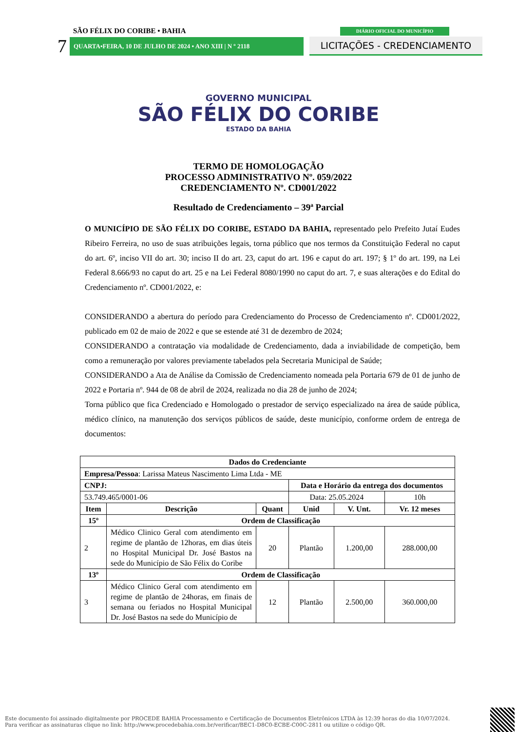SÃO FÉLIX DO CORIBE • BAHIA
7 QUARTA•FEIRA, 10 DE JULHO DE 2024 • ANO XIII | N º 2118
DIÁRIO OFICIAL DO MUNICÍPIO
LICITAÇÕES - CREDENCIAMENTO
GOVERNO MUNICIPAL
SÃO FÉLIX DO CORIBE
ESTADO DA BAHIA
TERMO DE HOMOLOGAÇÃO
PROCESSO ADMINISTRATIVO Nº. 059/2022
CREDENCIAMENTO Nº. CD001/2022
Resultado de Credenciamento – 39ª Parcial
O MUNICÍPIO DE SÃO FÉLIX DO CORIBE, ESTADO DA BAHIA, representado pelo Prefeito Jutaí Eudes Ribeiro Ferreira, no uso de suas atribuições legais, torna público que nos termos da Constituição Federal no caput do art. 6º, inciso VII do art. 30; inciso II do art. 23, caput do art. 196 e caput do art. 197; § 1º do art. 199, na Lei Federal 8.666/93 no caput do art. 25 e na Lei Federal 8080/1990 no caput do art. 7, e suas alterações e do Edital do Credenciamento nº. CD001/2022, e:
CONSIDERANDO a abertura do período para Credenciamento do Processo de Credenciamento nº. CD001/2022, publicado em 02 de maio de 2022 e que se estende até 31 de dezembro de 2024;
CONSIDERANDO a contratação via modalidade de Credenciamento, dada a inviabilidade de competição, bem como a remuneração por valores previamente tabelados pela Secretaria Municipal de Saúde;
CONSIDERANDO a Ata de Análise da Comissão de Credenciamento nomeada pela Portaria 679 de 01 de junho de 2022 e Portaria nº. 944 de 08 de abril de 2024, realizada no dia 28 de junho de 2024;
Torna público que fica Credenciado e Homologado o prestador de serviço especializado na área de saúde pública, médico clínico, na manutenção dos serviços públicos de saúde, deste município, conforme ordem de entrega de documentos:
| Dados do Credenciante | | | | | |
| --- | --- | --- | --- | --- | --- |
| Empresa/Pessoa : Larissa Mateus Nascimento Lima Ltda - ME | | | | | |
| CNPJ: | | | Data e Horário da entrega dos documentos | | |
| 53.749.465/0001-06 | | | Data: 25.05.2024 | | 10h |
| Item | Descrição | Quant | Unid | V. Unt. | Vr. 12 meses |
| 15º | Ordem de Classificação | | | | |
| 2 | Médico Clinico Geral com atendimento em regime de plantão de 12horas, em dias úteis no Hospital Municipal Dr. José Bastos na sede do Município de São Félix do Coribe | 20 | Plantão | 1.200,00 | 288.000,00 |
| 13º | Ordem de Classificação | | | | |
| 3 | Médico Clinico Geral com atendimento em regime de plantão de 24horas, em finais de semana ou feriados no Hospital Municipal Dr. José Bastos na sede do Município de | 12 | Plantão | 2.500,00 | 360.000,00 |
Este documento foi assinado digitalmente por PROCEDE BAHIA Processamento e Certificação de Documentos Eletrônicos LTDA às 12:39 horas do dia 10/07/2024.
Para verificar as assinaturas clique no link: http://www.procedebahia.com.br/verificar/BEC1-D8C0-ECBE-C00C-2811 ou utilize o código QR.